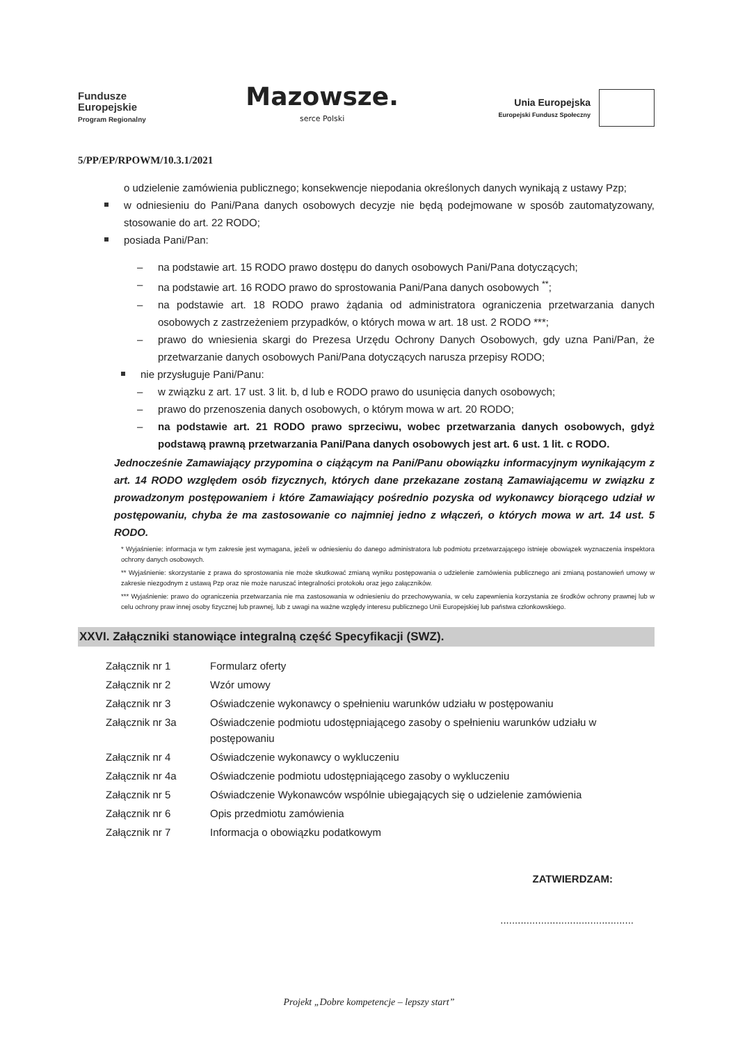Fundusze
Europejskie
Program Regionalny
Mazowsze.
serce Polski
Unia Europejska
Europejski Fundusz Społeczny
5/PP/EP/RPOWM/10.3.1/2021
o udzielenie zamówienia publicznego; konsekwencje niepodania określonych danych wynikają z ustawy Pzp;
w odniesieniu do Pani/Pana danych osobowych decyzje nie będą podejmowane w sposób zautomatyzowany, stosowanie do art. 22 RODO;
posiada Pani/Pan:
–
na podstawie art. 15 RODO prawo dostępu do danych osobowych Pani/Pana dotyczących;
–
na podstawie art. 16 RODO prawo do sprostowania Pani/Pana danych osobowych <sup>**</sup>;
–
na podstawie art. 18 RODO prawo żądania od administratora ograniczenia przetwarzania danych osobowych z zastrzeżeniem przypadków, o których mowa w art. 18 ust. 2 RODO ***;
–
prawo do wniesienia skargi do Prezesa Urzędu Ochrony Danych Osobowych, gdy uzna Pani/Pan, że przetwarzanie danych osobowych Pani/Pana dotyczących narusza przepisy RODO;
nie przysługuje Pani/Panu:
–
w związku z art. 17 ust. 3 lit. b, d lub e RODO prawo do usunięcia danych osobowych;
–
prawo do przenoszenia danych osobowych, o którym mowa w art. 20 RODO;
–
na podstawie art. 21 RODO prawo sprzeciwu, wobec przetwarzania danych osobowych, gdyż podstawą prawną przetwarzania Pani/Pana danych osobowych jest art. 6 ust. 1 lit. c RODO.
Jednocześnie Zamawiający przypomina o ciążącym na Pani/Panu obowiązku informacyjnym wynikającym z art. 14 RODO względem osób fizycznych, których dane przekazane zostaną Zamawiającemu w związku z prowadzonym postępowaniem i które Zamawiający pośrednio pozyska od wykonawcy biorącego udział w postępowaniu, chyba że ma zastosowanie co najmniej jedno z włączeń, o których mowa w art. 14 ust. 5 RODO.
* Wyjaśnienie: informacja w tym zakresie jest wymagana, jeżeli w odniesieniu do danego administratora lub podmiotu przetwarzającego istnieje obowiązek wyznaczenia inspektora ochrony danych osobowych.
** Wyjaśnienie: skorzystanie z prawa do sprostowania nie może skutkować zmianą wyniku postępowania o udzielenie zamówienia publicznego ani zmianą postanowień umowy w zakresie niezgodnym z ustawą Pzp oraz nie może naruszać integralności protokołu oraz jego załączników.
*** Wyjaśnienie: prawo do ograniczenia przetwarzania nie ma zastosowania w odniesieniu do przechowywania, w celu zapewnienia korzystania ze środków ochrony prawnej lub w celu ochrony praw innej osoby fizycznej lub prawnej, lub z uwagi na ważne względy interesu publicznego Unii Europejskiej lub państwa członkowskiego.
XXVI. Załączniki stanowiące integralną część Specyfikacji (SWZ).
| Załącznik nr 1 | Formularz oferty |
| Załącznik nr 2 | Wzór umowy |
| Załącznik nr 3 | Oświadczenie wykonawcy o spełnieniu warunków udziału w postępowaniu |
| Załącznik nr 3a | Oświadczenie podmiotu udostępniającego zasoby o spełnieniu warunków udziału w postępowaniu |
| Załącznik nr 4 | Oświadczenie wykonawcy o wykluczeniu |
| Załącznik nr 4a | Oświadczenie podmiotu udostępniającego zasoby o wykluczeniu |
| Załącznik nr 5 | Oświadczenie Wykonawców wspólnie ubiegających się o udzielenie zamówienia |
| Załącznik nr 6 | Opis przedmiotu zamówienia |
| Załącznik nr 7 | Informacja o obowiązku podatkowym |
ZATWIERDZAM:
..............................................
Projekt „Dobre kompetencje – lepszy start”